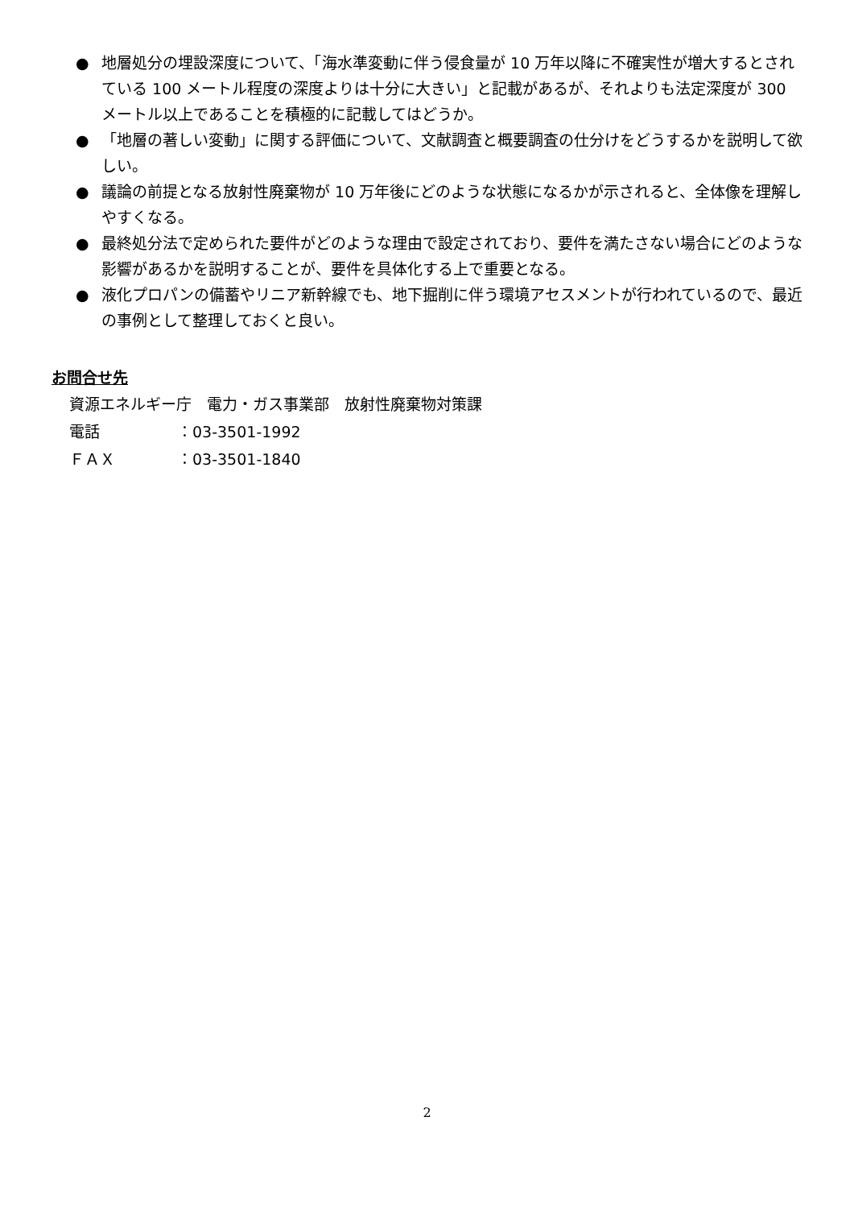● 地層処分の埋設深度について、「海水準変動に伴う侵食量が 10 万年以降に不確実性が増大するとされている 100 メートル程度の深度よりは十分に大きい」と記載があるが、それよりも法定深度が 300 メートル以上であることを積極的に記載してはどうか。
● 「地層の著しい変動」に関する評価について、文献調査と概要調査の仕分けをどうするかを説明して欲しい。
● 議論の前提となる放射性廃棄物が 10 万年後にどのような状態になるかが示されると、全体像を理解しやすくなる。
● 最終処分法で定められた要件がどのような理由で設定されており、要件を満たさない場合にどのような影響があるかを説明することが、要件を具体化する上で重要となる。
● 液化プロパンの備蓄やリニア新幹線でも、地下掘削に伴う環境アセスメントが行われているので、最近の事例として整理しておくと良い。
お問合せ先
資源エネルギー庁　電力・ガス事業部　放射性廃棄物対策課
電話 ：03-3501-1992
ＦＡＸ ：03-3501-1840
2